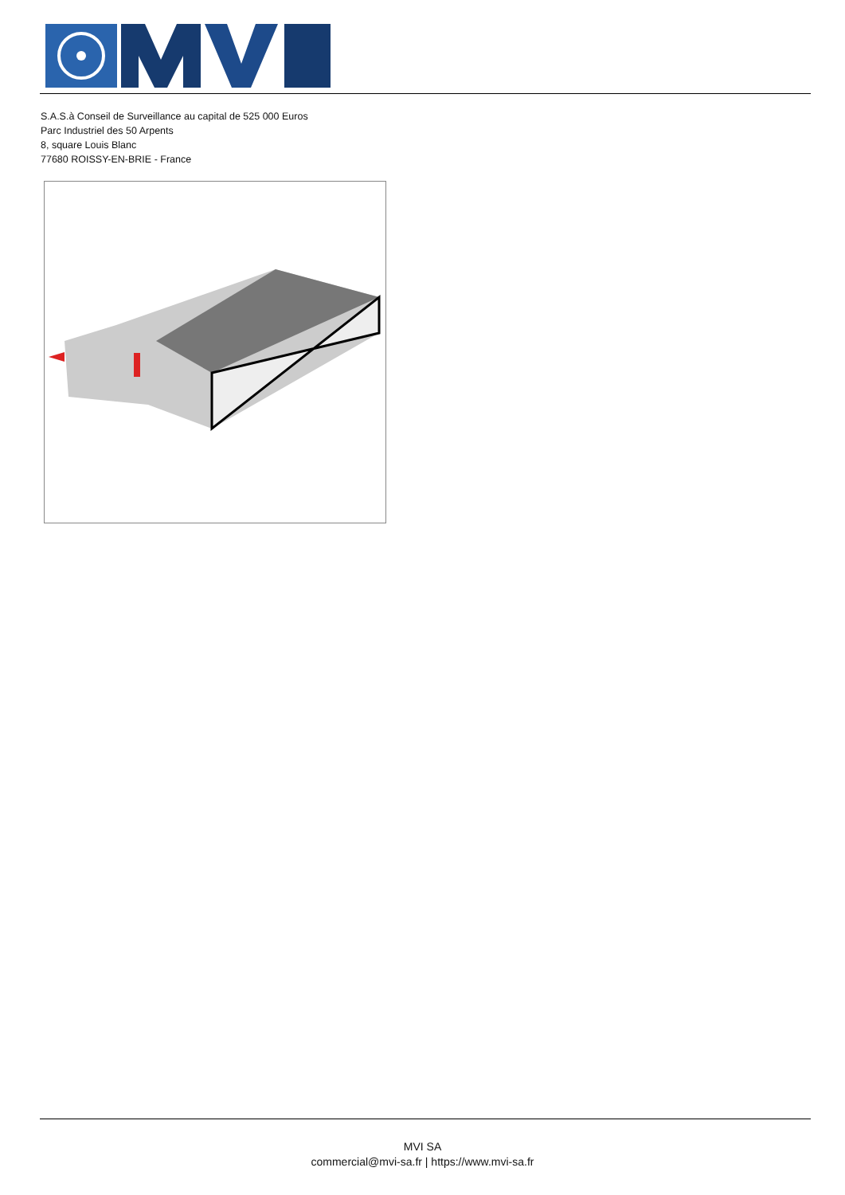S.A.S.à Conseil de Surveillance au capital de 525 000 Euros
Parc Industriel des 50 Arpents
8, square Louis Blanc
77680 ROISSY-EN-BRIE - France
MVI SA
commercial@mvi-sa.fr | https://www.mvi-sa.fr